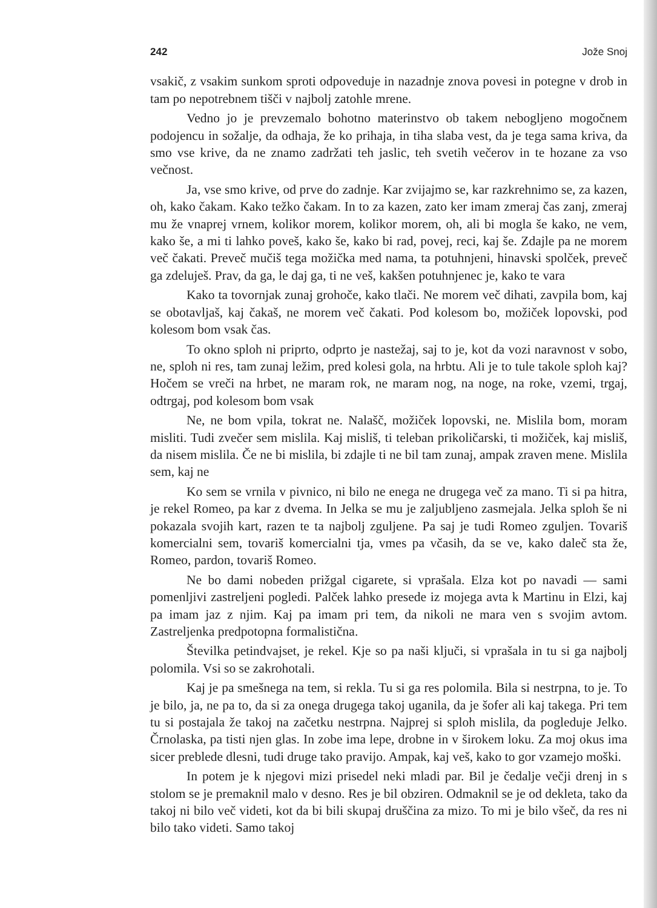242 Jože Snoj
vsakič, z vsakim sunkom sproti odpoveduje in nazadnje znova povesi in potegne v drob in tam po nepotrebnem tišči v najbolj zatohle mrene.
Vedno jo je prevzemalo bohotno materinstvo ob takem nebogljeno mogočnem podojencu in sožalje, da odhaja, že ko prihaja, in tiha slaba vest, da je tega sama kriva, da smo vse krive, da ne znamo zadržati teh jaslic, teh svetih večerov in te hozane za vso večnost.
Ja, vse smo krive, od prve do zadnje. Kar zvijajmo se, kar razkrehnimo se, za kazen, oh, kako čakam. Kako težko čakam. In to za kazen, zato ker imam zmeraj čas zanj, zmeraj mu že vnaprej vrnem, kolikor morem, kolikor morem, oh, ali bi mogla še kako, ne vem, kako še, a mi ti lahko poveš, kako še, kako bi rad, povej, reci, kaj še. Zdajle pa ne morem več čakati. Preveč mučiš tega možička med nama, ta potuhnjeni, hinavski spolček, preveč ga zdeluješ. Prav, da ga, le daj ga, ti ne veš, kakšen potuhnjenec je, kako te vara
Kako ta tovornjak zunaj grohoče, kako tlači. Ne morem več dihati, zavpila bom, kaj se obotavljaš, kaj čakaš, ne morem več čakati. Pod kolesom bo, možiček lopovski, pod kolesom bom vsak čas.
To okno sploh ni priprto, odprto je nastežaj, saj to je, kot da vozi naravnost v sobo, ne, sploh ni res, tam zunaj ležim, pred kolesi gola, na hrbtu. Ali je to tule takole sploh kaj? Hočem se vreči na hrbet, ne maram rok, ne maram nog, na noge, na roke, vzemi, trgaj, odtrgaj, pod kolesom bom vsak
Ne, ne bom vpila, tokrat ne. Nalašč, možiček lopovski, ne. Mislila bom, moram misliti. Tudi zvečer sem mislila. Kaj misliš, ti teleban prikoličarski, ti možiček, kaj misliš, da nisem mislila. Če ne bi mislila, bi zdajle ti ne bil tam zunaj, ampak zraven mene. Mislila sem, kaj ne
Ko sem se vrnila v pivnico, ni bilo ne enega ne drugega več za mano. Ti si pa hitra, je rekel Romeo, pa kar z dvema. In Jelka se mu je zaljubljeno zasmejala. Jelka sploh še ni pokazala svojih kart, razen te ta najbolj zguljene. Pa saj je tudi Romeo zguljen. Tovariš komercialni sem, tovariš komercialni tja, vmes pa včasih, da se ve, kako daleč sta že, Romeo, pardon, tovariš Romeo.
Ne bo dami nobeden prižgal cigarete, si vprašala. Elza kot po navadi — sami pomenljivi zastreljeni pogledi. Palček lahko presede iz mojega avta k Martinu in Elzi, kaj pa imam jaz z njim. Kaj pa imam pri tem, da nikoli ne mara ven s svojim avtom. Zastreljenka predpotopna formalistična.
Številka petindvajset, je rekel. Kje so pa naši ključi, si vprašala in tu si ga najbolj polomila. Vsi so se zakrohotali.
Kaj je pa smešnega na tem, si rekla. Tu si ga res polomila. Bila si nestrpna, to je. To je bilo, ja, ne pa to, da si za onega drugega takoj uganila, da je šofer ali kaj takega. Pri tem tu si postajala že takoj na začetku nestrpna. Najprej si sploh mislila, da pogleduje Jelko. Črnolaska, pa tisti njen glas. In zobe ima lepe, drobne in v širokem loku. Za moj okus ima sicer preblede dlesni, tudi druge tako pravijo. Ampak, kaj veš, kako to gor vzamejo moški.
In potem je k njegovi mizi prisedel neki mladi par. Bil je čedalje večji drenj in s stolom se je premaknil malo v desno. Res je bil obziren. Odmaknil se je od dekleta, tako da takoj ni bilo več videti, kot da bi bili skupaj druščina za mizo. To mi je bilo všeč, da res ni bilo tako videti. Samo takoj